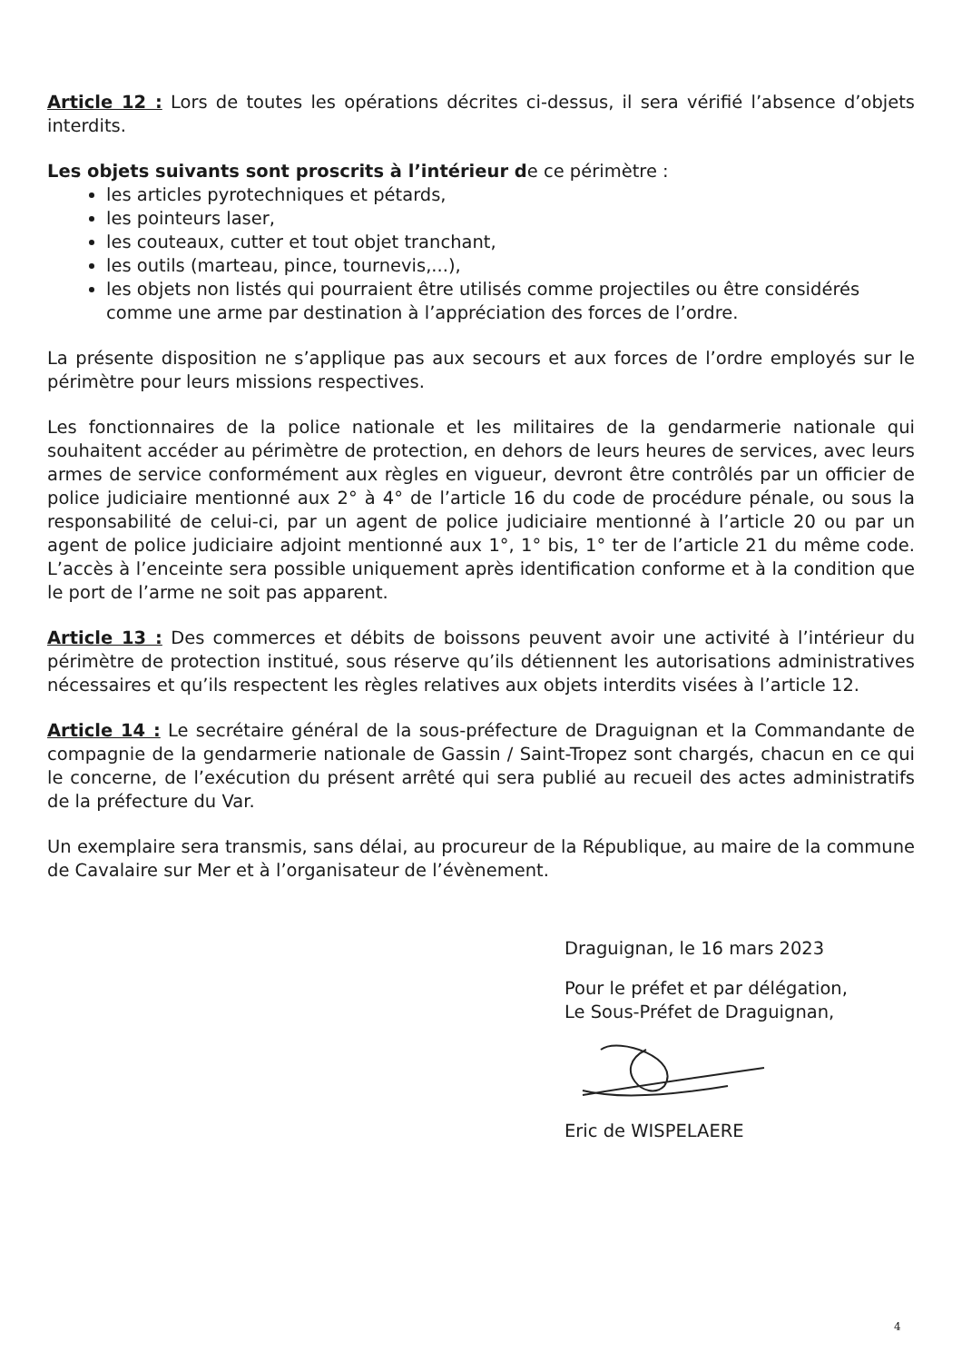Article 12 : Lors de toutes les opérations décrites ci-dessus, il sera vérifié l’absence d’objets interdits.
Les objets suivants sont proscrits à l’intérieur de ce périmètre :
les articles pyrotechniques et pétards,
les pointeurs laser,
les couteaux, cutter et tout objet tranchant,
les outils (marteau, pince, tournevis,...),
les objets non listés qui pourraient être utilisés comme projectiles ou être considérés comme une arme par destination à l’appréciation des forces de l’ordre.
La présente disposition ne s’applique pas aux secours et aux forces de l’ordre employés sur le périmètre pour leurs missions respectives.
Les fonctionnaires de la police nationale et les militaires de la gendarmerie nationale qui souhaitent accéder au périmètre de protection, en dehors de leurs heures de services, avec leurs armes de service conformément aux règles en vigueur, devront être contrôlés par un officier de police judiciaire mentionné aux 2° à 4° de l’article 16 du code de procédure pénale, ou sous la responsabilité de celui-ci, par un agent de police judiciaire mentionné à l’article 20 ou par un agent de police judiciaire adjoint mentionné aux 1°, 1° bis, 1° ter de l’article 21 du même code. L’accès à l’enceinte sera possible uniquement après identification conforme et à la condition que le port de l’arme ne soit pas apparent.
Article 13 : Des commerces et débits de boissons peuvent avoir une activité à l’intérieur du périmètre de protection institué, sous réserve qu’ils détiennent les autorisations administratives nécessaires et qu’ils respectent les règles relatives aux objets interdits visées à l’article 12.
Article 14 : Le secrétaire général de la sous-préfecture de Draguignan et la Commandante de compagnie de la gendarmerie nationale de Gassin / Saint-Tropez sont chargés, chacun en ce qui le concerne, de l’exécution du présent arrêté qui sera publié au recueil des actes administratifs de la préfecture du Var.
Un exemplaire sera transmis, sans délai, au procureur de la République, au maire de la commune de Cavalaire sur Mer et à l’organisateur de l’évènement.
Draguignan, le 16 mars 2023
Pour le préfet et par délégation,
Le Sous-Préfet de Draguignan,
Eric de WISPELAERE
4